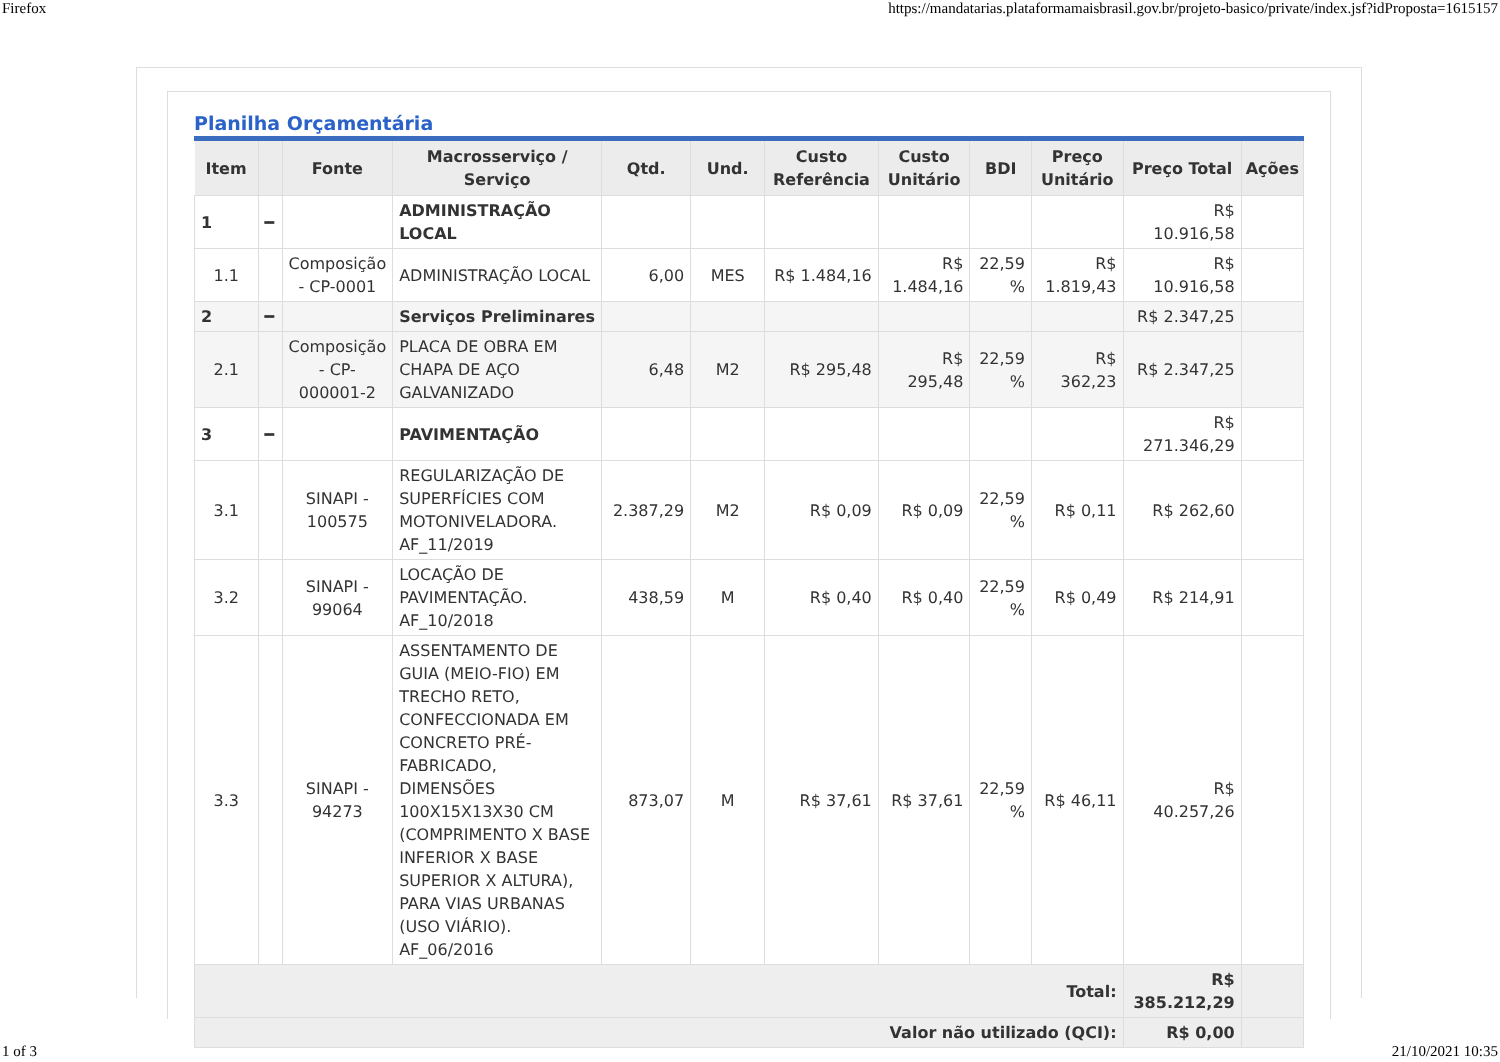Firefox https://mandatarias.plataformamaisbrasil.gov.br/projeto-basico/private/index.jsf?idProposta=1615157
Planilha Orçamentária
| Item | | Fonte | Macrosserviço / Serviço | Qtd. | Und. | Custo Referência | Custo Unitário | BDI | Preço Unitário | Preço Total | Ações |
| --- | --- | --- | --- | --- | --- | --- | --- | --- | --- | --- | --- |
| 1 | ━ | | ADMINISTRAÇÃO LOCAL | | | | | | | R$ 10.916,58 | |
| 1.1 | | Composição - CP-0001 | ADMINISTRAÇÃO LOCAL | 6,00 | MES | R$ 1.484,16 | R$ 1.484,16 | 22,59 % | R$ 1.819,43 | R$ 10.916,58 | |
| 2 | ━ | | Serviços Preliminares | | | | | | | R$ 2.347,25 | |
| 2.1 | | Composição - CP-000001-2 | PLACA DE OBRA EM CHAPA DE AÇO GALVANIZADO | 6,48 | M2 | R$ 295,48 | R$ 295,48 | 22,59 % | R$ 362,23 | R$ 2.347,25 | |
| 3 | ━ | | PAVIMENTAÇÃO | | | | | | | R$ 271.346,29 | |
| 3.1 | | SINAPI - 100575 | REGULARIZAÇÃO DE SUPERFÍCIES COM MOTONIVELADORA. AF_11/2019 | 2.387,29 | M2 | R$ 0,09 | R$ 0,09 | 22,59 % | R$ 0,11 | R$ 262,60 | |
| 3.2 | | SINAPI - 99064 | LOCAÇÃO DE PAVIMENTAÇÃO. AF_10/2018 | 438,59 | M | R$ 0,40 | R$ 0,40 | 22,59 % | R$ 0,49 | R$ 214,91 | |
| 3.3 | | SINAPI - 94273 | ASSENTAMENTO DE GUIA (MEIO-FIO) EM TRECHO RETO, CONFECCIONADA EM CONCRETO PRÉ-FABRICADO, DIMENSÕES 100X15X13X30 CM (COMPRIMENTO X BASE INFERIOR X BASE SUPERIOR X ALTURA), PARA VIAS URBANAS (USO VIÁRIO). AF_06/2016 | 873,07 | M | R$ 37,61 | R$ 37,61 | 22,59 % | R$ 46,11 | R$ 40.257,26 | |
| Total: | | | | | | | | | | R$ 385.212,29 | |
| Valor não utilizado (QCI): | | | | | | | | | | R$ 0,00 | |
1 of 3 21/10/2021 10:35